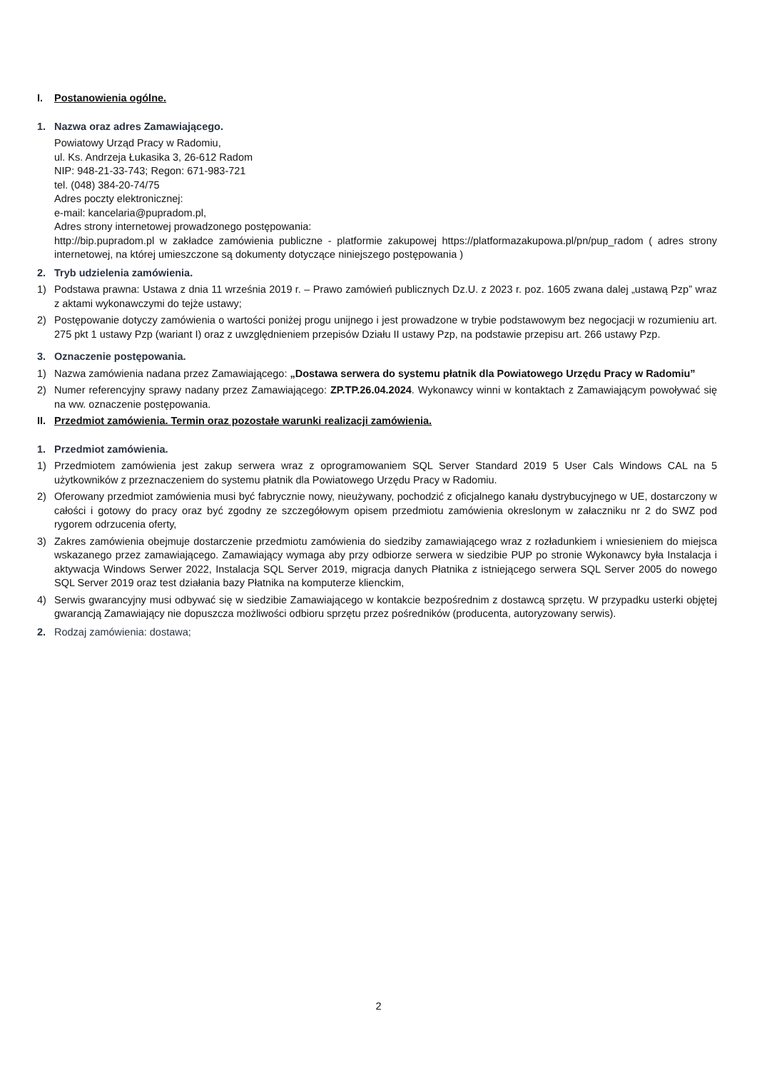I. Postanowienia ogólne.
1. Nazwa oraz adres Zamawiającego.
Powiatowy Urząd Pracy w Radomiu,
ul. Ks. Andrzeja Łukasika 3, 26-612 Radom
NIP: 948-21-33-743; Regon: 671-983-721
tel. (048) 384-20-74/75
Adres poczty elektronicznej:
e-mail: kancelaria@pupradom.pl,
Adres strony internetowej prowadzonego postępowania:
http://bip.pupradom.pl w zakładce zamówienia publiczne - platformie zakupowej https://platformazakupowa.pl/pn/pup_radom ( adres strony internetowej, na której umieszczone są dokumenty dotyczące niniejszego postępowania )
2. Tryb udzielenia zamówienia.
1) Podstawa prawna: Ustawa z dnia 11 września 2019 r. – Prawo zamówień publicznych Dz.U. z 2023 r. poz. 1605 zwana dalej „ustawą Pzp” wraz z aktami wykonawczymi do tejże ustawy;
2) Postępowanie dotyczy zamówienia o wartości poniżej progu unijnego i jest prowadzone w trybie podstawowym bez negocjacji w rozumieniu art. 275 pkt 1 ustawy Pzp (wariant I) oraz z uwzględnieniem przepisów Działu II ustawy Pzp, na podstawie przepisu art. 266 ustawy Pzp.
3. Oznaczenie postępowania.
1) Nazwa zamówienia nadana przez Zamawiającego: „Dostawa serwera do systemu płatnik dla Powiatowego Urzędu Pracy w Radomiu”
2) Numer referencyjny sprawy nadany przez Zamawiającego: ZP.TP.26.04.2024. Wykonawcy winni w kontaktach z Zamawiającym powoływać się na ww. oznaczenie postępowania.
II. Przedmiot zamówienia. Termin oraz pozostałe warunki realizacji zamówienia.
1. Przedmiot zamówienia.
1) Przedmiotem zamówienia jest zakup serwera wraz z oprogramowaniem SQL Server Standard 2019 5 User Cals Windows CAL na 5 użytkowników z przeznaczeniem do systemu płatnik dla Powiatowego Urzędu Pracy w Radomiu.
2) Oferowany przedmiot zamówienia musi być fabrycznie nowy, nieużywany, pochodzić z oficjalnego kanału dystrybucyjnego w UE, dostarczony w całości i gotowy do pracy oraz być zgodny ze szczegółowym opisem przedmiotu zamówienia okreslonym w załaczniku nr 2 do SWZ pod rygorem odrzucenia oferty,
3) Zakres zamówienia obejmuje dostarczenie przedmiotu zamówienia do siedziby zamawiającego wraz z rozładunkiem i wniesieniem do miejsca wskazanego przez zamawiającego. Zamawiający wymaga aby przy odbiorze serwera w siedzibie PUP po stronie Wykonawcy była Instalacja i aktywacja Windows Serwer 2022, Instalacja SQL Server 2019, migracja danych Płatnika z istniejącego serwera SQL Server 2005 do nowego SQL Server 2019 oraz test działania bazy Płatnika na komputerze klienckim,
4) Serwis gwarancyjny musi odbywać się w siedzibie Zamawiającego w kontakcie bezpośrednim z dostawcą sprzętu. W przypadku usterki objętej gwarancją Zamawiający nie dopuszcza możliwości odbioru sprzętu przez pośredników (producenta, autoryzowany serwis).
2. Rodzaj zamówienia: dostawa;
2